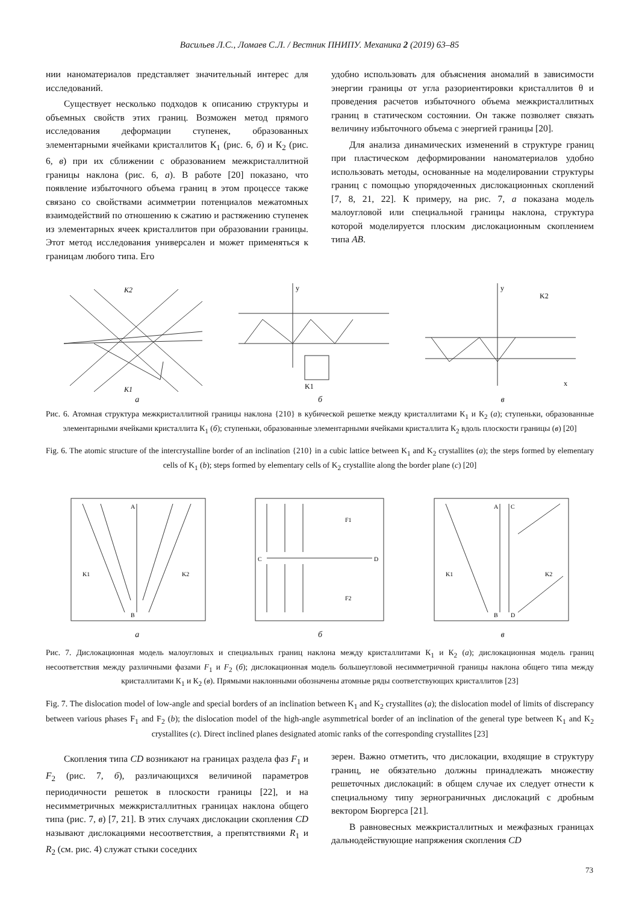Васильев Л.С., Ломаев С.Л. / Вестник ПНИПУ. Механика 2 (2019) 63–85
нии наноматериалов представляет значительный интерес для исследований.
Существует несколько подходов к описанию структуры и объемных свойств этих границ. Возможен метод прямого исследования деформации ступенек, образованных элементарными ячейками кристаллитов К<sub>1</sub> (рис. 6, б) и К<sub>2</sub> (рис. 6, в) при их сближении с образованием межкристаллитной границы наклона (рис. 6, а). В работе [20] показано, что появление избыточного объема границ в этом процессе также связано со свойствами асимметрии потенциалов межатомных взаимодействий по отношению к сжатию и растяжению ступенек из элементарных ячеек кристаллитов при образовании границы. Этот метод исследования универсален и может применяться к границам любого типа. Его
удобно использовать для объяснения аномалий в зависимости энергии границы от угла разориентировки кристаллитов θ и проведения расчетов избыточного объема межкристаллитных границ в статическом состоянии. Он также позволяет связать величину избыточного объема с энергией границы [20].
Для анализа динамических изменений в структуре границ при пластическом деформировании наноматериалов удобно использовать методы, основанные на моделировании структуры границ с помощью упорядоченных дислокационных скоплений [7, 8, 21, 22]. К примеру, на рис. 7, а показана модель малоугловой или специальной границы наклона, структура которой моделируется плоским дислокационным скоплением типа AB.
K2
K1
y
K1
y
K2
x
а б в
Рис. 6. Атомная структура межкристаллитной границы наклона {210} в кубической решетке между кристаллитами К<sub>1</sub> и К<sub>2</sub> (а); ступеньки, образованные элементарными ячейками кристаллита К<sub>1</sub> (б); ступеньки, образованные элементарными ячейками кристаллита К<sub>2</sub> вдоль плоскости границы (в) [20]
Fig. 6. The atomic structure of the intercrystalline border of an inclination {210} in a cubic lattice between K<sub>1</sub> and K<sub>2</sub> crystallites (a); the steps formed by elementary cells of K<sub>1</sub> (b); steps formed by elementary cells of K<sub>2</sub> crystallite along the border plane (c) [20]
A
B
K1
K2
F1
C
D
F2
A
C
B
D
K1
K2
а б в
Рис. 7. Дислокационная модель малоугловых и специальных границ наклона между кристаллитами К<sub>1</sub> и К<sub>2</sub> (а); дислокационная модель границ несоответствия между различными фазами F<sub>1</sub> и F<sub>2</sub> (б); дислокационная модель большеугловой несимметричной границы наклона общего типа между кристаллитами К<sub>1</sub> и К<sub>2</sub> (в). Прямыми наклонными обозначены атомные ряды соответствующих кристаллитов [23]
Fig. 7. The dislocation model of low-angle and special borders of an inclination between K<sub>1</sub> and K<sub>2</sub> crystallites (a); the dislocation model of limits of discrepancy between various phases F<sub>1</sub> and F<sub>2</sub> (b); the dislocation model of the high-angle asymmetrical border of an inclination of the general type between K<sub>1</sub> and K<sub>2</sub> crystallites (c). Direct inclined planes designated atomic ranks of the corresponding crystallites [23]
Скопления типа CD возникают на границах раздела фаз F<sub>1</sub> и F<sub>2</sub> (рис. 7, б), различающихся величиной параметров периодичности решеток в плоскости границы [22], и на несимметричных межкристаллитных границах наклона общего типа (рис. 7, в) [7, 21]. В этих случаях дислокации скопления CD называют дислокациями несоответствия, а препятствиями R<sub>1</sub> и R<sub>2</sub> (см. рис. 4) служат стыки соседних
зерен. Важно отметить, что дислокации, входящие в структуру границ, не обязательно должны принадлежать множеству решеточных дислокаций: в общем случае их следует отнести к специальному типу зернограничных дислокаций с дробным вектором Бюргерса [21].
В равновесных межкристаллитных и межфазных границах дальнодействующие напряжения скопления CD
73